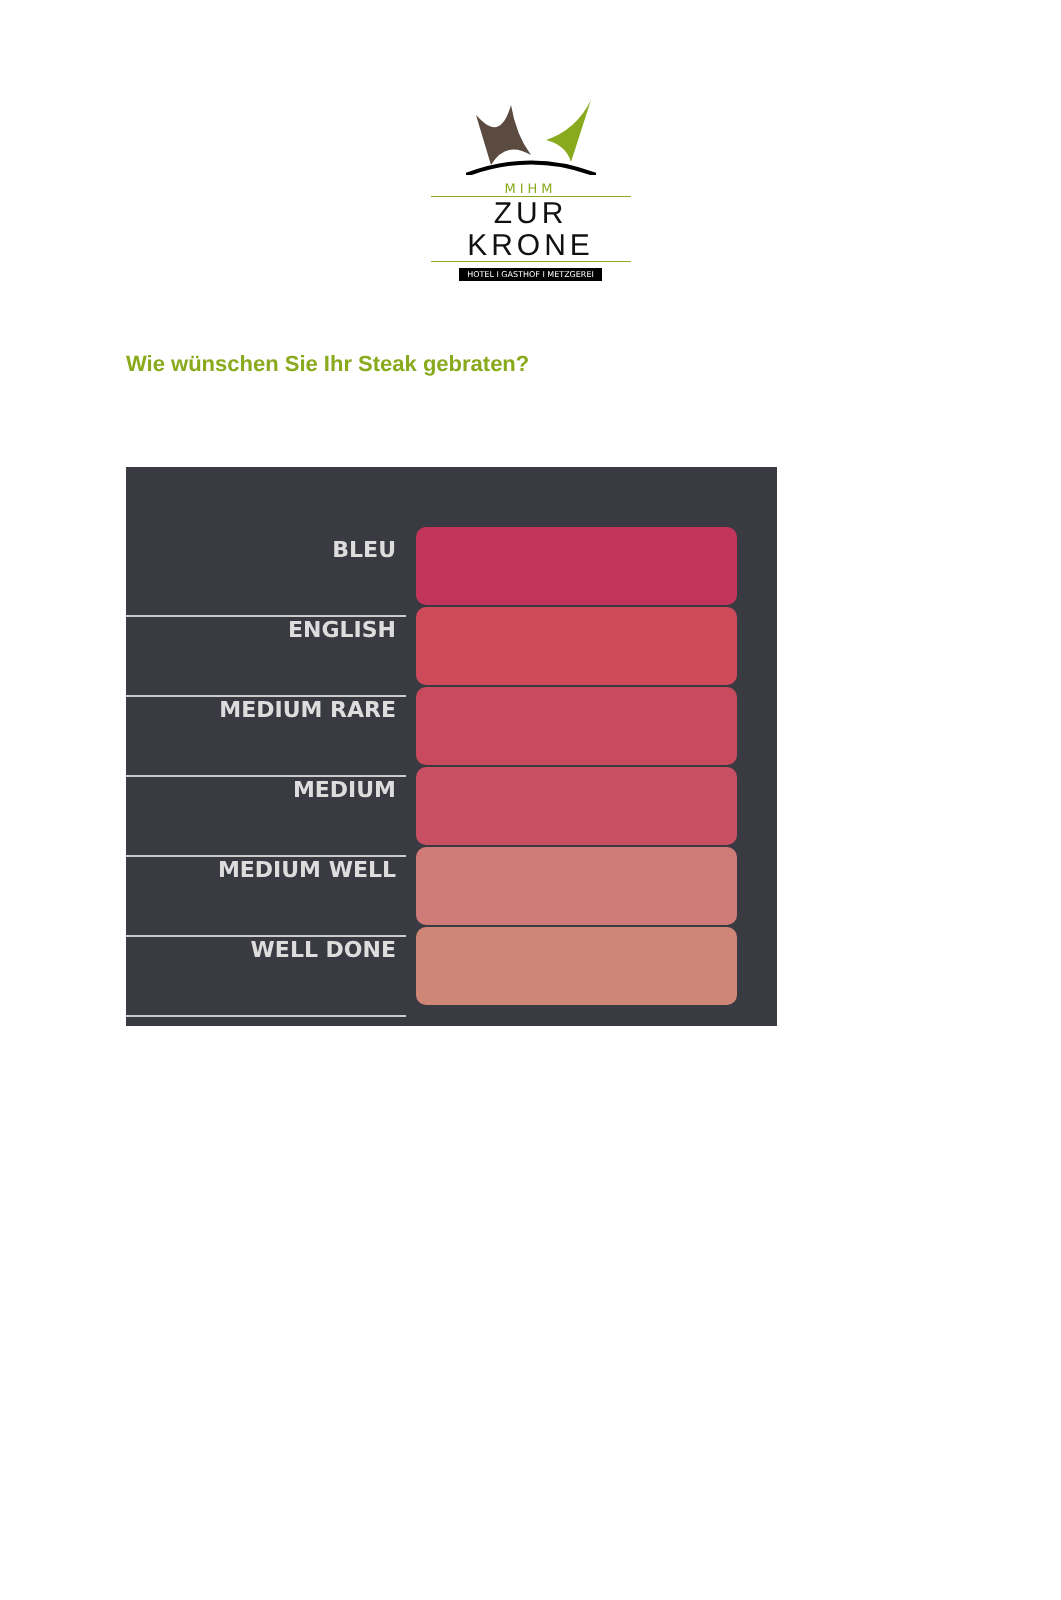MIHM
ZUR KRONE
HOTEL I GASTHOF I METZGEREI
Wie wünschen Sie Ihr Steak gebraten?
BLEU
ENGLISH
MEDIUM RARE
MEDIUM
MEDIUM WELL
WELL DONE